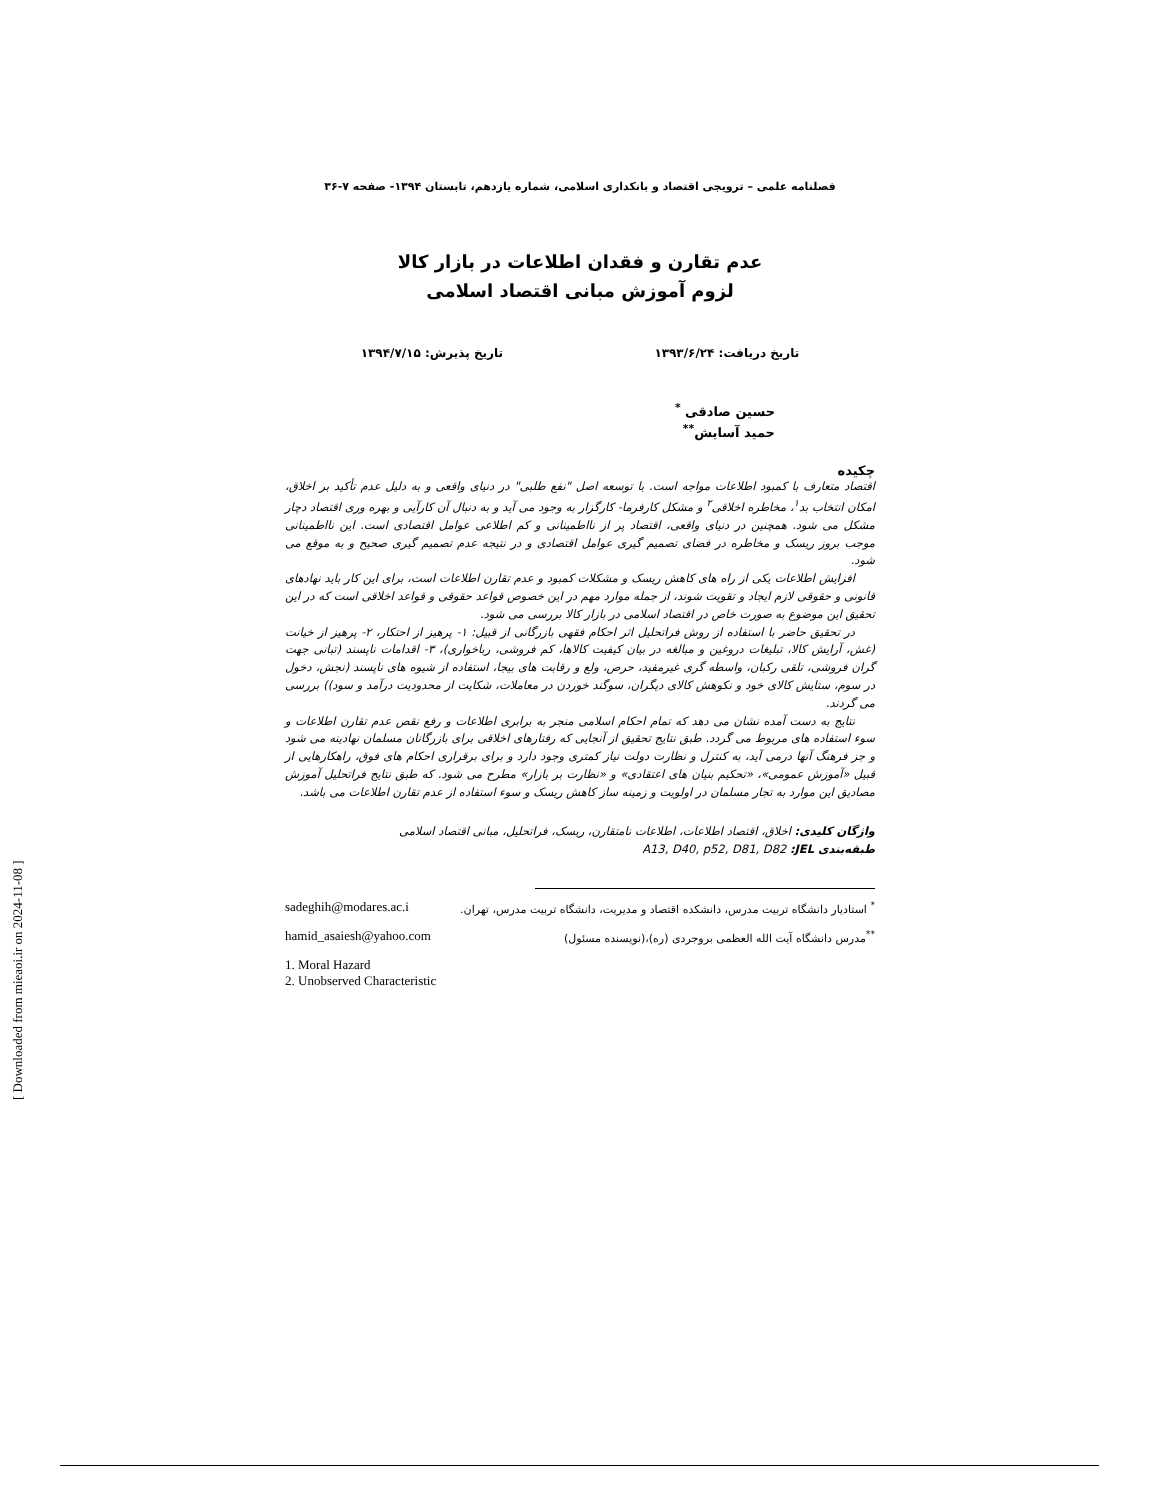فصلنامه علمی – ترویجی اقتصاد و بانکداری اسلامی، شماره یازدهم، تابستان ۱۳۹۴- صفحه ۷-۳۶
عدم تقارن و فقدان اطلاعات در بازار کالا
لزوم آموزش مبانی اقتصاد اسلامی
تاریخ دریافت: ۱۳۹۳/۶/۲۴ تاریخ پذیرش: ۱۳۹۴/۷/۱۵
حسین صادقی <sup>*</sup>
حمید آسایش<sup>**</sup>
چکیده
اقتصاد متعارف با کمبود اطلاعات مواجه است. با توسعه اصل "نفع طلبی" در دنیای واقعی و به دلیل عدم تأکید بر اخلاق، امکان انتخاب بد<sup>۱</sup>، مخاطره اخلاقی<sup>۲</sup> و مشکل کارفرما- کارگزار به وجود می آید و به دنبال آن کارآیی و بهره وری اقتصاد دچار مشکل می شود. همچنین در دنیای واقعی، اقتصاد پر از نااطمینانی و کم اطلاعی عوامل اقتصادی است. این نااطمینانی موجب بروز ریسک و مخاطره در فضای تصمیم گیری عوامل اقتصادی و در نتیجه عدم تصمیم گیری صحیح و به موقع می شود.
افزایش اطلاعات یکی از راه های کاهش ریسک و مشکلات کمبود و عدم تقارن اطلاعات است، برای این کار باید نهادهای قانونی و حقوقی لازم ایجاد و تقویت شوند، از جمله موارد مهم در این خصوص قواعد حقوقی و قواعد اخلاقی است که در این تحقیق این موضوع به صورت خاص در اقتصاد اسلامی در بازار کالا بررسی می شود.
در تحقیق حاضر با استفاده از روش فراتحلیل اثر احکام فقهی بازرگانی از قبیل: ۱- پرهیز از احتکار، ۲- پرهیز از خیانت (غش، آرایش کالا، تبلیغات دروغین و مبالغه در بیان کیفیت کالاها، کم فروشی، رباخواری)، ۳- اقدامات ناپسند (تبانی جهت گران فروشی، تلقی رکبان، واسطه گری غیرمفید، حرص، ولع و رقابت های بیجا، استفاده از شیوه های ناپسند (نجش، دخول در سوم، ستایش کالای خود و نکوهش کالای دیگران، سوگند خوردن در معاملات، شکایت از محدودیت درآمد و سود)) بررسی می گردند.
نتایج به دست آمده نشان می دهد که تمام احکام اسلامی منجر به برابری اطلاعات و رفع نقص عدم تقارن اطلاعات و سوء استفاده های مربوط می گردد. طبق نتایج تحقیق از آنجایی که رفتارهای اخلاقی برای بازرگانان مسلمان نهادینه می شود و جز فرهنگ آنها درمی آید، به کنترل و نظارت دولت نیاز کمتری وجود دارد و برای برقراری احکام های فوق، راهکارهایی از قبیل «آموزش عمومی»، «تحکیم بنیان های اعتقادی» و «نظارت بر بازار» مطرح می شود. که طبق نتایج فراتحلیل آموزش مصادیق این موارد به تجار مسلمان در اولویت و زمینه ساز کاهش ریسک و سوء استفاده از عدم تقارن اطلاعات می باشد.
واژگان کلیدی: اخلاق، اقتصاد اطلاعات، اطلاعات نامتقارن، ریسک، فراتحلیل، مبانی اقتصاد اسلامی
طبقه‌بندی JEL: A13, D40, p52, D81, D82
<sup>*</sup> استادیار دانشگاه تربیت مدرس، دانشکده اقتصاد و مدیریت، دانشگاه تربیت مدرس، تهران. sadeghih@modares.ac.i
<sup>**</sup> مدرس دانشگاه آیت الله العظمی بروجردی (ره)،(نویسنده مسئول) hamid_asaiesh@yahoo.com
1. Moral Hazard
2. Unobserved Characteristic
[ Downloaded from mieaoi.ir on 2024-11-08 ]